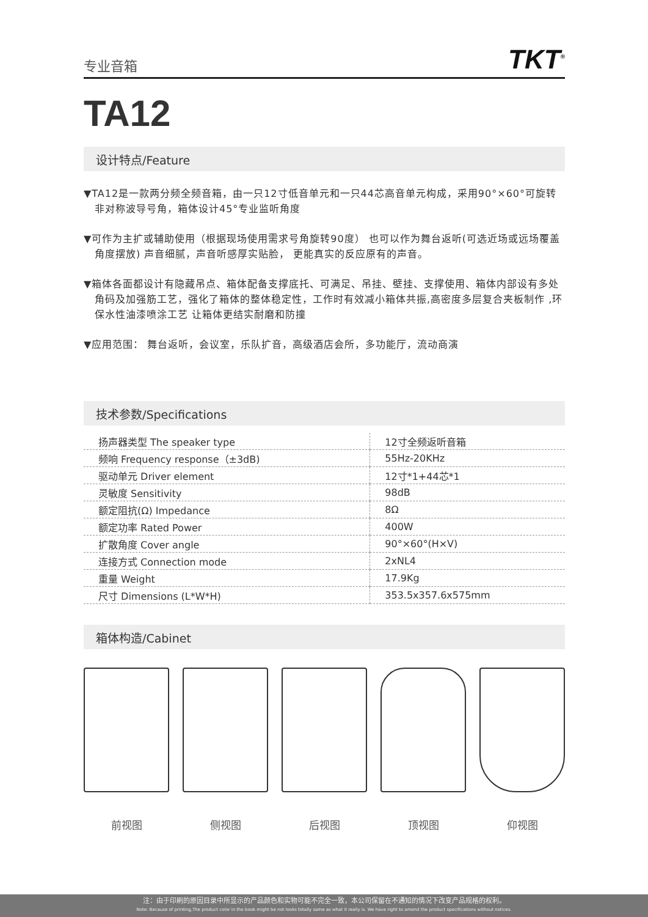专业音箱 TKT<sup>®</sup>
TA12
设计特点/Feature
▼TA12是一款两分频全频音箱，由一只12寸低音单元和一只44芯高音单元构成，采用90°×60°可旋转非对称波导号角，箱体设计45°专业监听角度
▼可作为主扩或辅助使用（根据现场使用需求号角旋转90度） 也可以作为舞台返听(可选近场或远场覆盖角度摆放) 声音细腻，声音听感厚实贴脸， 更能真实的反应原有的声音。
▼箱体各面都设计有隐藏吊点、箱体配备支撑底托、可满足、吊挂、壁挂、支撑使用、箱体内部设有多处角码及加强筋工艺，强化了箱体的整体稳定性，工作时有效减小箱体共振,高密度多层复合夹板制作 ,环保水性油漆喷涂工艺 让箱体更结实耐磨和防撞
▼应用范围： 舞台返听，会议室，乐队扩音，高级酒店会所，多功能厅，流动商演
技术参数/Specifications
| 扬声器类型 The speaker type | 12寸全频返听音箱 |
| 频响 Frequency response（±3dB) | 55Hz-20KHz |
| 驱动单元 Driver element | 12寸*1+44芯*1 |
| 灵敏度 Sensitivity | 98dB |
| 额定阻抗(Ω) Impedance | 8Ω |
| 额定功率 Rated Power | 400W |
| 扩散角度 Cover angle | 90°×60°(H×V) |
| 连接方式 Connection mode | 2xNL4 |
| 重量 Weight | 17.9Kg |
| 尺寸 Dimensions (L*W*H) | 353.5x357.6x575mm |
箱体构造/Cabinet
前视图 侧视图 后视图 顶视图 仰视图
注：由于印刷的原因目录中所显示的产品颜色和实物可能不完全一致，本公司保留在不通知的情况下改变产品规格的权利。
Note: Because of printing,The product color in the book might be not looks totally same as what it really is. We have right to amend the product specifications without notices.